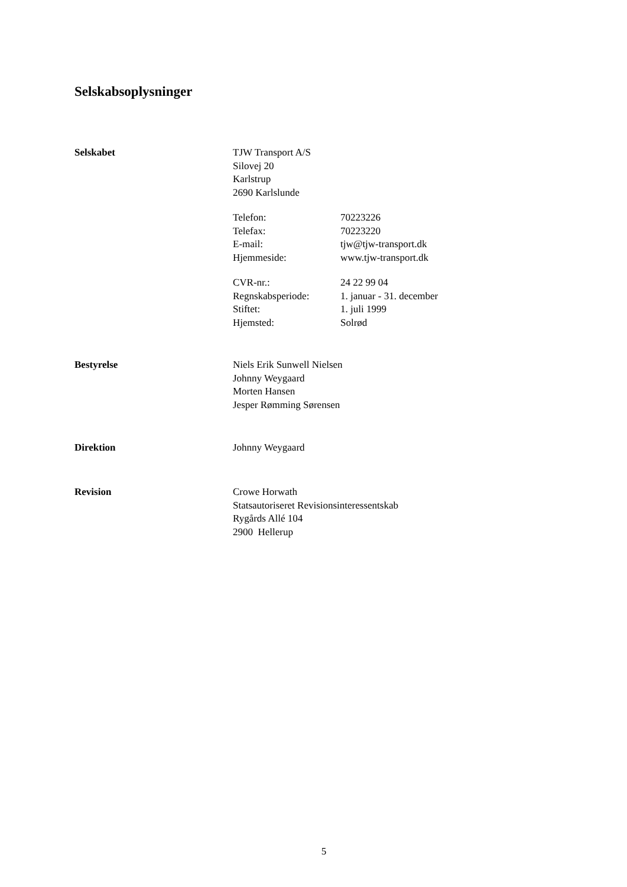Selskabsoplysninger
Selskabet TJW Transport A/S
Silovej 20
Karlstrup
2690 Karlslunde
Telefon: 70223226
Telefax: 70223220
E-mail: tjw@tjw-transport.dk
Hjemmeside: www.tjw-transport.dk
CVR-nr.: 24 22 99 04
Regnskabsperiode: 1. januar - 31. december
Stiftet: 1. juli 1999
Hjemsted: Solrød
Bestyrelse Niels Erik Sunwell Nielsen
Johnny Weygaard
Morten Hansen
Jesper Rømming Sørensen
Direktion Johnny Weygaard
Revision Crowe Horwath
Statsautoriseret Revisionsinteressentskab
Rygårds Allé 104
2900 Hellerup
5